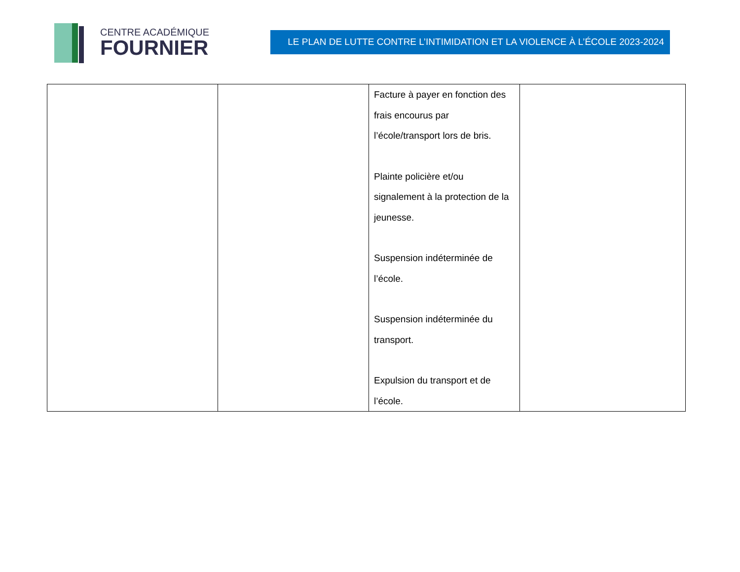CENTRE ACADÉMIQUE
FOURNIER
LE PLAN DE LUTTE CONTRE L’INTIMIDATION ET LA VIOLENCE À L’ÉCOLE 2023-2024
| | | Facture à payer en fonction des frais encourus par l’école/transport lors de bris. Plainte policière et/ou signalement à la protection de la jeunesse. Suspension indéterminée de l’école. Suspension indéterminée du transport. Expulsion du transport et de l’école. | |